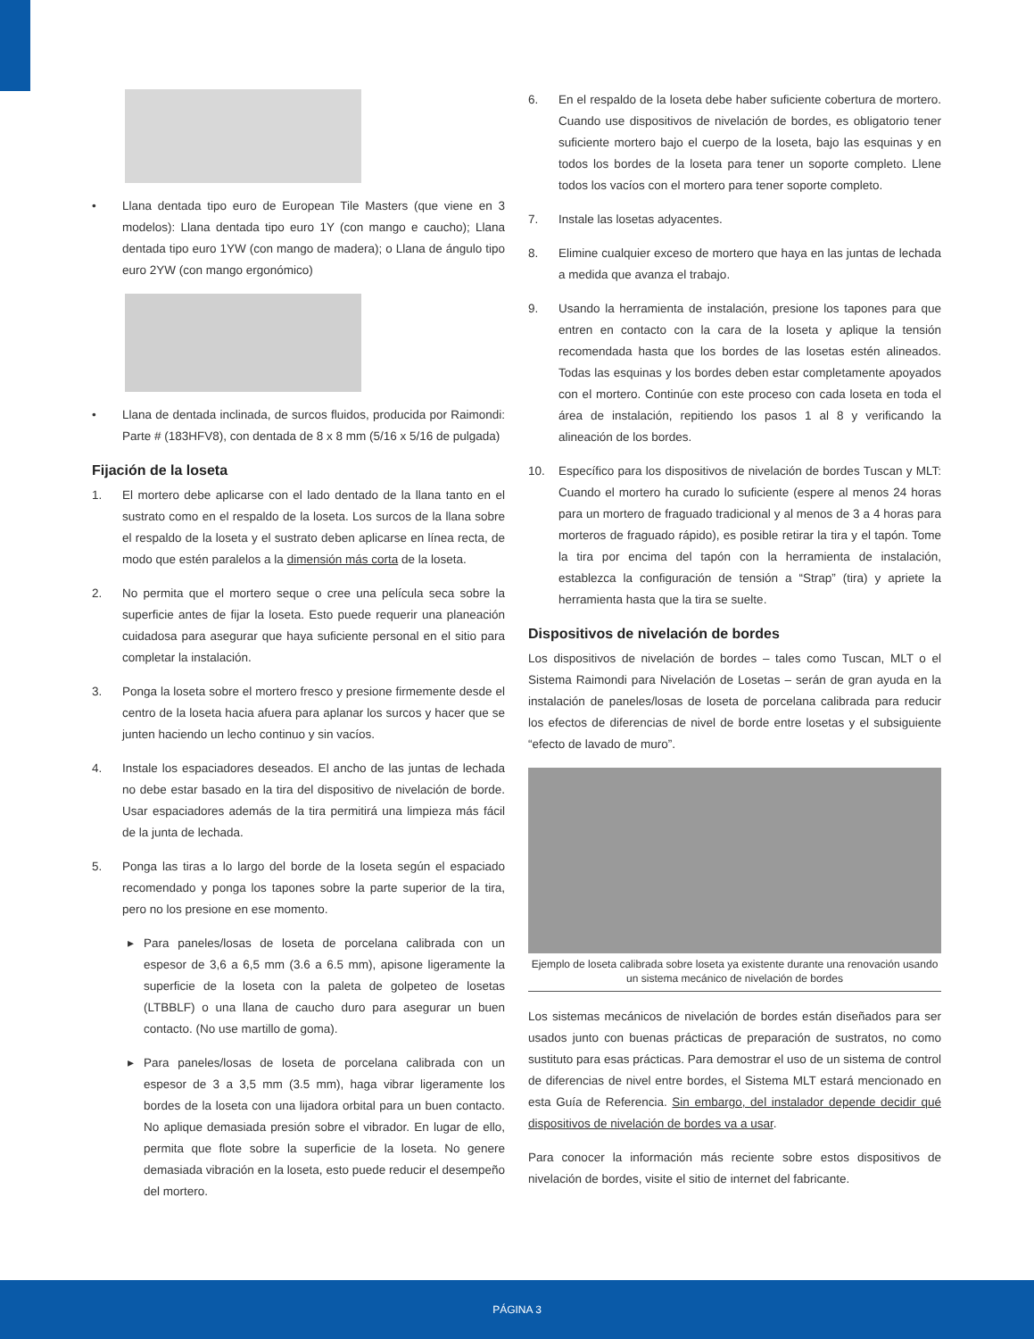• Llana dentada tipo euro de European Tile Masters (que viene en 3 modelos): Llana dentada tipo euro 1Y (con mango e caucho); Llana dentada tipo euro 1YW (con mango de madera); o Llana de ángulo tipo euro 2YW (con mango ergonómico)
• Llana de dentada inclinada, de surcos fluidos, producida por Raimondi: Parte # (183HFV8), con dentada de 8 x 8 mm (5/16 x 5/16 de pulgada)
Fijación de la loseta
1. El mortero debe aplicarse con el lado dentado de la llana tanto en el sustrato como en el respaldo de la loseta. Los surcos de la llana sobre el respaldo de la loseta y el sustrato deben aplicarse en línea recta, de modo que estén paralelos a la dimensión más corta de la loseta.
2. No permita que el mortero seque o cree una película seca sobre la superficie antes de fijar la loseta. Esto puede requerir una planeación cuidadosa para asegurar que haya suficiente personal en el sitio para completar la instalación.
3. Ponga la loseta sobre el mortero fresco y presione firmemente desde el centro de la loseta hacia afuera para aplanar los surcos y hacer que se junten haciendo un lecho continuo y sin vacíos.
4. Instale los espaciadores deseados. El ancho de las juntas de lechada no debe estar basado en la tira del dispositivo de nivelación de borde. Usar espaciadores además de la tira permitirá una limpieza más fácil de la junta de lechada.
5. Ponga las tiras a lo largo del borde de la loseta según el espaciado recomendado y ponga los tapones sobre la parte superior de la tira, pero no los presione en ese momento.
▸ Para paneles/losas de loseta de porcelana calibrada con un espesor de 3,6 a 6,5 mm (3.6 a 6.5 mm), apisone ligeramente la superficie de la loseta con la paleta de golpeteo de losetas (LTBBLF) o una llana de caucho duro para asegurar un buen contacto. (No use martillo de goma).
▸ Para paneles/losas de loseta de porcelana calibrada con un espesor de 3 a 3,5 mm (3.5 mm), haga vibrar ligeramente los bordes de la loseta con una lijadora orbital para un buen contacto. No aplique demasiada presión sobre el vibrador. En lugar de ello, permita que flote sobre la superficie de la loseta. No genere demasiada vibración en la loseta, esto puede reducir el desempeño del mortero.
6. En el respaldo de la loseta debe haber suficiente cobertura de mortero. Cuando use dispositivos de nivelación de bordes, es obligatorio tener suficiente mortero bajo el cuerpo de la loseta, bajo las esquinas y en todos los bordes de la loseta para tener un soporte completo. Llene todos los vacíos con el mortero para tener soporte completo.
7. Instale las losetas adyacentes.
8. Elimine cualquier exceso de mortero que haya en las juntas de lechada a medida que avanza el trabajo.
9. Usando la herramienta de instalación, presione los tapones para que entren en contacto con la cara de la loseta y aplique la tensión recomendada hasta que los bordes de las losetas estén alineados. Todas las esquinas y los bordes deben estar completamente apoyados con el mortero. Continúe con este proceso con cada loseta en toda el área de instalación, repitiendo los pasos 1 al 8 y verificando la alineación de los bordes.
10. Específico para los dispositivos de nivelación de bordes Tuscan y MLT: Cuando el mortero ha curado lo suficiente (espere al menos 24 horas para un mortero de fraguado tradicional y al menos de 3 a 4 horas para morteros de fraguado rápido), es posible retirar la tira y el tapón. Tome la tira por encima del tapón con la herramienta de instalación, establezca la configuración de tensión a “Strap” (tira) y apriete la herramienta hasta que la tira se suelte.
Dispositivos de nivelación de bordes
Los dispositivos de nivelación de bordes – tales como Tuscan, MLT o el Sistema Raimondi para Nivelación de Losetas – serán de gran ayuda en la instalación de paneles/losas de loseta de porcelana calibrada para reducir los efectos de diferencias de nivel de borde entre losetas y el subsiguiente “efecto de lavado de muro”.
Ejemplo de loseta calibrada sobre loseta ya existente durante una renovación usando un sistema mecánico de nivelación de bordes
Los sistemas mecánicos de nivelación de bordes están diseñados para ser usados junto con buenas prácticas de preparación de sustratos, no como sustituto para esas prácticas. Para demostrar el uso de un sistema de control de diferencias de nivel entre bordes, el Sistema MLT estará mencionado en esta Guía de Referencia. Sin embargo, del instalador depende decidir qué dispositivos de nivelación de bordes va a usar.
Para conocer la información más reciente sobre estos dispositivos de nivelación de bordes, visite el sitio de internet del fabricante.
PÁGINA 3